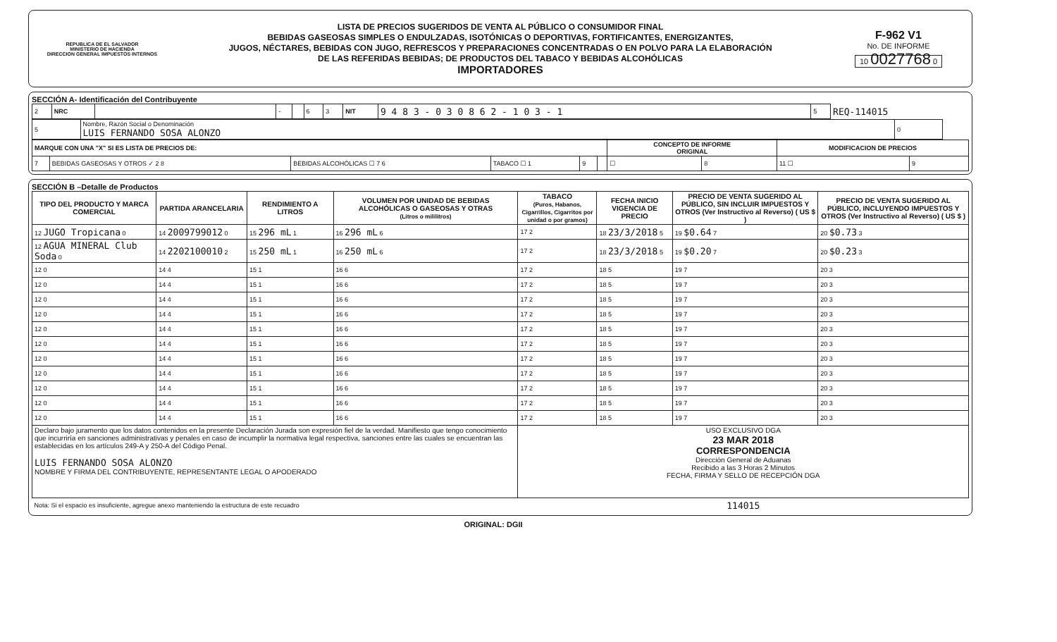REPUBLICA DE EL SALVADOR
MINISTERIO DE HACIENDA
DIRECCION GENERAL IMPUESTOS INTERNOS
LISTA DE PRECIOS SUGERIDOS DE VENTA AL PÚBLICO O CONSUMIDOR FINAL
BEBIDAS GASEOSAS SIMPLES O ENDULZADAS, ISOTÓNICAS O DEPORTIVAS, FORTIFICANTES, ENERGIZANTES,
JUGOS, NÉCTARES, BEBIDAS CON JUGO, REFRESCOS Y PREPARACIONES CONCENTRADAS O EN POLVO PARA LA ELABORACIÓN
DE LAS REFERIDAS BEBIDAS; DE PRODUCTOS DEL TABACO Y BEBIDAS ALCOHÓLICAS
IMPORTADORES
F-962 V1
No. DE INFORME
10 0027768 0
SECCIÓN A- Identificación del Contribuyente
| 2 | NRC | | - | | 6 | 3 | NIT | 9 4 8 3 - 0 3 0 8 6 2 - 1 0 3 - 1 | 5 | REQ-114015 |
| 5 | Nombre, Razón Social o Denominación LUIS FERNANDO SOSA ALONZO | 0 | |
| MARQUE CON UNA "X" SI ES LISTA DE PRECIOS DE: | | | | | | CONCEPTO DE INFORME ORIGINAL | | MODIFICACION DE PRECIOS | |
| 7 | BEBIDAS GASEOSAS Y OTROS ✓ 2 8 | BEBIDAS ALCOHÓLICAS ☐ 7 6 | TABACO ☐ 1 | 9 | | ☐ | 8 | 11 ☐ | 9 |
SECCIÓN B –Detalle de Productos
| TIPO DEL PRODUCTO Y MARCA COMERCIAL | PARTIDA ARANCELARIA | RENDIMIENTO A LITROS | VOLUMEN POR UNIDAD DE BEBIDAS ALCOHÓLICAS O GASEOSAS Y OTRAS (Litros o mililitros) | TABACO (Puros, Habanos, Cigarrillos, Cigarritos por unidad o por gramos) | FECHA INICIO VIGENCIA DE PRECIO | PRECIO DE VENTA SUGERIDO AL PÚBLICO, SIN INCLUIR IMPUESTOS Y OTROS (Ver Instructivo al Reverso) ( US $ ) | PRECIO DE VENTA SUGERIDO AL PÚBLICO, INCLUYENDO IMPUESTOS Y OTROS (Ver Instructivo al Reverso) ( US $ ) |
| --- | --- | --- | --- | --- | --- | --- | --- |
| 12 JUGO Tropicana 0 | 14 2009799012 0 | 15 296 mL 1 | 16 296 mL 6 | 17 2 | 18 23/3/2018 5 | 19 $0.64 7 | 20 $0.73 3 |
| 12 AGUA MINERAL Club Soda 0 | 14 2202100010 2 | 15 250 mL 1 | 16 250 mL 6 | 17 2 | 18 23/3/2018 5 | 19 $0.20 7 | 20 $0.23 3 |
| 12 0 | 14 4 | 15 1 | 16 6 | 17 2 | 18 5 | 19 7 | 20 3 |
| 12 0 | 14 4 | 15 1 | 16 6 | 17 2 | 18 5 | 19 7 | 20 3 |
| 12 0 | 14 4 | 15 1 | 16 6 | 17 2 | 18 5 | 19 7 | 20 3 |
| 12 0 | 14 4 | 15 1 | 16 6 | 17 2 | 18 5 | 19 7 | 20 3 |
| 12 0 | 14 4 | 15 1 | 16 6 | 17 2 | 18 5 | 19 7 | 20 3 |
| 12 0 | 14 4 | 15 1 | 16 6 | 17 2 | 18 5 | 19 7 | 20 3 |
| 12 0 | 14 4 | 15 1 | 16 6 | 17 2 | 18 5 | 19 7 | 20 3 |
| 12 0 | 14 4 | 15 1 | 16 6 | 17 2 | 18 5 | 19 7 | 20 3 |
| 12 0 | 14 4 | 15 1 | 16 6 | 17 2 | 18 5 | 19 7 | 20 3 |
| 12 0 | 14 4 | 15 1 | 16 6 | 17 2 | 18 5 | 19 7 | 20 3 |
| 12 0 | 14 4 | 15 1 | 16 6 | 17 2 | 18 5 | 19 7 | 20 3 |
| Declaro bajo juramento que los datos contenidos en la presente Declaración Jurada son expresión fiel de la verdad. Manifiesto que tengo conocimiento que incurriría en sanciones administrativas y penales en caso de incumplir la normativa legal respectiva, sanciones entre las cuales se encuentran las establecidas en los artículos 249-A y 250-A del Código Penal. LUIS FERNANDO SOSA ALONZO NOMBRE Y FIRMA DEL CONTRIBUYENTE, REPRESENTANTE LEGAL O APODERADO | | | | USO EXCLUSIVO DGA 23 MAR 2018 CORRESPONDENCIA Dirección General de Aduanas Recibido a las 3 Horas 2 Minutos FECHA, FIRMA Y SELLO DE RECEPCIÓN DGA | | | |
| Nota: Si el espacio es insuficiente, agregue anexo manteniendo la estructura de este recuadro | | | | 114015 | | | |
ORIGINAL: DGII